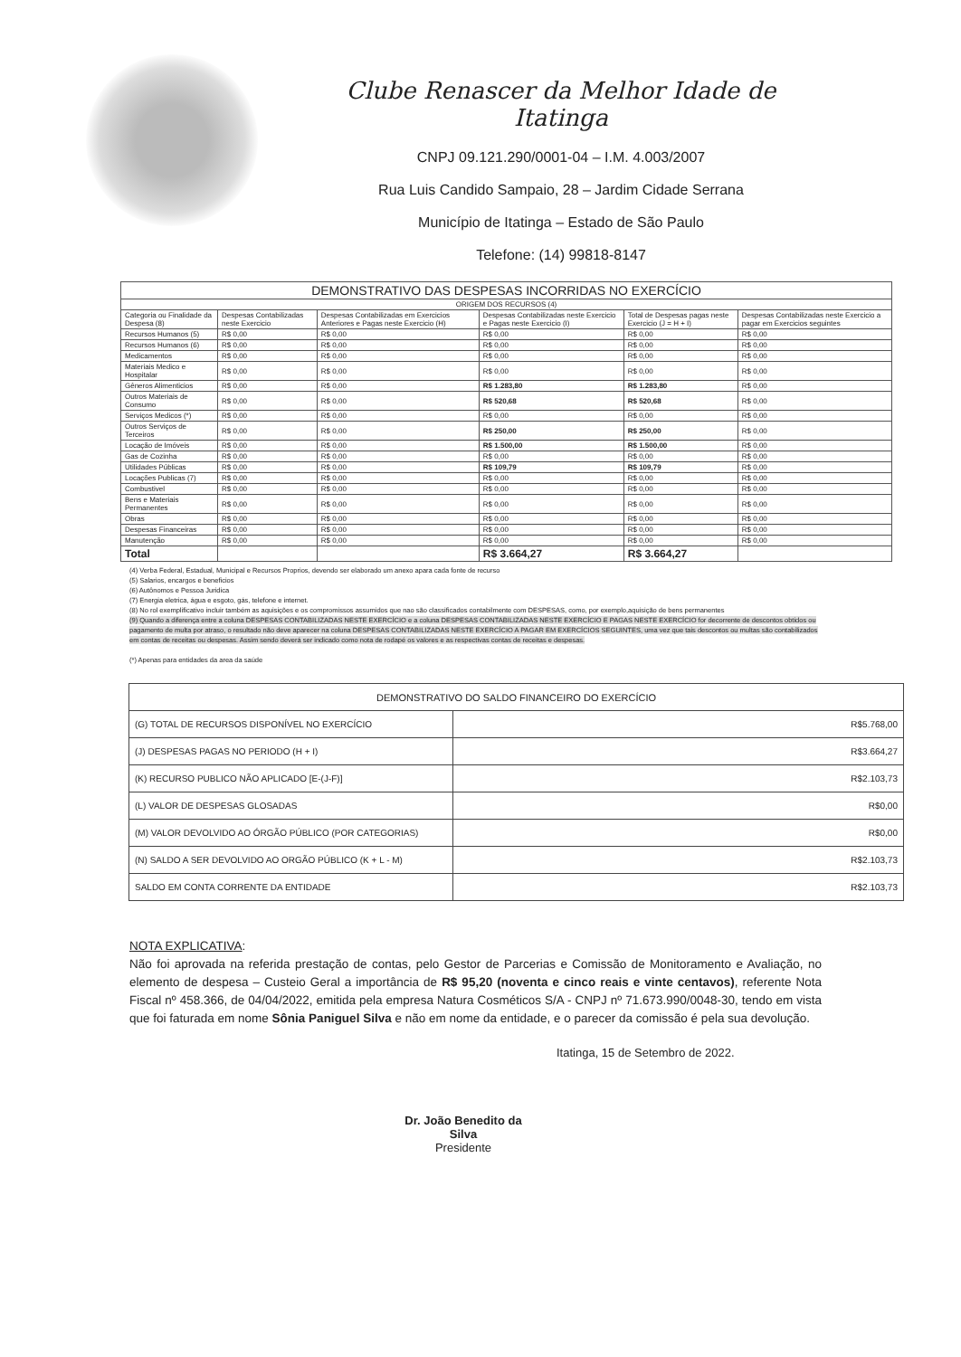Clube Renascer da Melhor Idade de Itatinga
CNPJ 09.121.290/0001-04 – I.M. 4.003/2007
Rua Luis Candido Sampaio, 28 – Jardim Cidade Serrana
Município de Itatinga – Estado de São Paulo
Telefone: (14) 99818-8147
| DEMONSTRATIVO DAS DESPESAS INCORRIDAS NO EXERCÍCIO | | | | | |
| --- | --- | --- | --- | --- | --- |
| ORIGEM DOS RECURSOS (4) | | | | | |
| Categoria ou Finalidade da Despesa (8) | Despesas Contabilizadas neste Exercicio | Despesas Contabilizadas em Exercicios Anteriores e Pagas neste Exercicio (H) | Despesas Contabilizadas neste Exercicio e Pagas neste Exercicio (I) | Total de Despesas pagas neste Exercicio (J = H + I) | Despesas Contabilizadas neste Exercicio a pagar em Exercicios seguintes |
| Recursos Humanos (5) | R$ 0,00 | R$ 0,00 | R$ 0,00 | R$ 0,00 | R$ 0,00 |
| Recursos Humanos (6) | R$ 0,00 | R$ 0,00 | R$ 0,00 | R$ 0,00 | R$ 0,00 |
| Medicamentos | R$ 0,00 | R$ 0,00 | R$ 0,00 | R$ 0,00 | R$ 0,00 |
| Materiais Medico e Hospitalar | R$ 0,00 | R$ 0,00 | R$ 0,00 | R$ 0,00 | R$ 0,00 |
| Gêneros Alimenticios | R$ 0,00 | R$ 0,00 | R$ 1.283,80 | R$ 1.283,80 | R$ 0,00 |
| Outros Materiais de Consumo | R$ 0,00 | R$ 0,00 | R$ 520,68 | R$ 520,68 | R$ 0,00 |
| Serviços Medicos (*) | R$ 0,00 | R$ 0,00 | R$ 0,00 | R$ 0,00 | R$ 0,00 |
| Outros Serviços de Terceiros | R$ 0,00 | R$ 0,00 | R$ 250,00 | R$ 250,00 | R$ 0,00 |
| Locação de Imóveis | R$ 0,00 | R$ 0,00 | R$ 1.500,00 | R$ 1.500,00 | R$ 0,00 |
| Gas de Cozinha | R$ 0,00 | R$ 0,00 | R$ 0,00 | R$ 0,00 | R$ 0,00 |
| Utilidades Públicas | R$ 0,00 | R$ 0,00 | R$ 109,79 | R$ 109,79 | R$ 0,00 |
| Locações Publicas (7) | R$ 0,00 | R$ 0,00 | R$ 0,00 | R$ 0,00 | R$ 0,00 |
| Combustivel | R$ 0,00 | R$ 0,00 | R$ 0,00 | R$ 0,00 | R$ 0,00 |
| Bens e Materiais Permanentes | R$ 0,00 | R$ 0,00 | R$ 0,00 | R$ 0,00 | R$ 0,00 |
| Obras | R$ 0,00 | R$ 0,00 | R$ 0,00 | R$ 0,00 | R$ 0,00 |
| Despesas Financeiras | R$ 0,00 | R$ 0,00 | R$ 0,00 | R$ 0,00 | R$ 0,00 |
| Manutenção | R$ 0,00 | R$ 0,00 | R$ 0,00 | R$ 0,00 | R$ 0,00 |
| Total | | | R$ 3.664,27 | R$ 3.664,27 | |
(4) Verba Federal, Estadual, Municipal e Recursos Proprios, devendo ser elaborado um anexo apara cada fonte de recurso
(5) Salarios, encargos e beneficios
(6) Autônomos e Pessoa Juridica
(7) Energia eletrica, água e esgoto, gás, telefone e internet.
(8) No rol exemplificativo incluir também as aquisições e os compromissos assumidos que nao são classificados contabilmente com DESPESAS, como, por exemplo,aquisição de bens permanentes
(9) Quando a diferença entre a coluna DESPESAS CONTABILIZADAS NESTE EXERCÍCIO e a coluna DESPESAS CONTABILIZADAS NESTE EXERCÍCIO E PAGAS NESTE EXERCÍCIO for decorrente de descontos obtidos ou pagamento de multa por atraso, o resultado não deve aparecer na coluna DESPESAS CONTABILIZADAS NESTE EXERCÍCIO A PAGAR EM EXERCÍCIOS SEGUINTES, uma vez que tais descontos ou multas são contabilizados em contas de receitas ou despesas. Assim sendo deverá ser indicado como nota de rodapé os valores e as respectivas contas de receitas e despesas.
(*) Apenas para entidades da area da saúde
| DEMONSTRATIVO DO SALDO FINANCEIRO DO EXERCÍCIO | |
| (G) TOTAL DE RECURSOS DISPONÍVEL NO EXERCÍCIO | R$5.768,00 |
| (J) DESPESAS PAGAS NO PERIODO (H + I) | R$3.664,27 |
| (K) RECURSO PUBLICO NÃO APLICADO [E-(J-F)] | R$2.103,73 |
| (L) VALOR DE DESPESAS GLOSADAS | R$0,00 |
| (M) VALOR DEVOLVIDO AO ÓRGÃO PÚBLICO (POR CATEGORIAS) | R$0,00 |
| (N) SALDO A SER DEVOLVIDO AO ORGÃO PÚBLICO (K + L - M) | R$2.103,73 |
| SALDO EM CONTA CORRENTE DA ENTIDADE | R$2.103,73 |
NOTA EXPLICATIVA:
Não foi aprovada na referida prestação de contas, pelo Gestor de Parcerias e Comissão de Monitoramento e Avaliação, no elemento de despesa – Custeio Geral a importância de R$ 95,20 (noventa e cinco reais e vinte centavos), referente Nota Fiscal nº 458.366, de 04/04/2022, emitida pela empresa Natura Cosméticos S/A - CNPJ nº 71.673.990/0048-30, tendo em vista que foi faturada em nome Sônia Paniguel Silva e não em nome da entidade, e o parecer da comissão é pela sua devolução.
Itatinga, 15 de Setembro de 2022.
Dr. João Benedito da Silva
Presidente